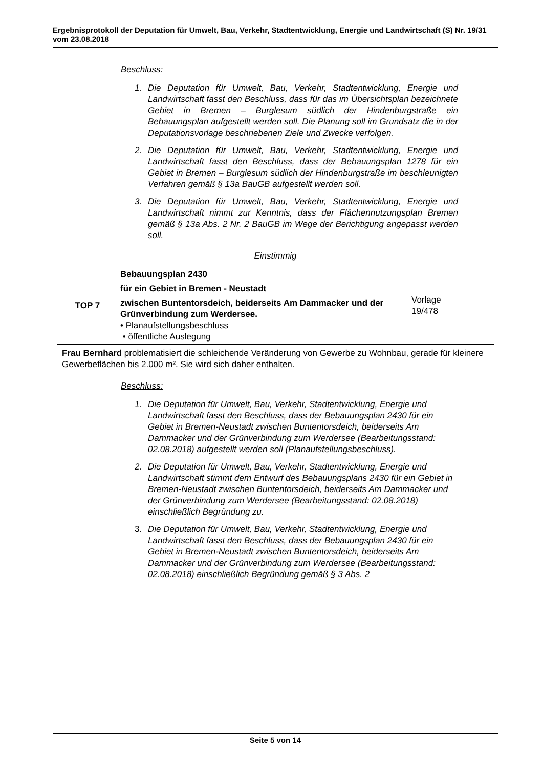Ergebnisprotokoll der Deputation für Umwelt, Bau, Verkehr, Stadtentwicklung, Energie und Landwirtschaft (S) Nr. 19/31 vom 23.08.2018
Beschluss:
1. Die Deputation für Umwelt, Bau, Verkehr, Stadtentwicklung, Energie und Landwirtschaft fasst den Beschluss, dass für das im Übersichtsplan bezeichnete Gebiet in Bremen – Burglesum südlich der Hindenburgstraße ein Bebauungsplan aufgestellt werden soll. Die Planung soll im Grundsatz die in der Deputationsvorlage beschriebenen Ziele und Zwecke verfolgen.
2. Die Deputation für Umwelt, Bau, Verkehr, Stadtentwicklung, Energie und Landwirtschaft fasst den Beschluss, dass der Bebauungsplan 1278 für ein Gebiet in Bremen – Burglesum südlich der Hindenburgstraße im beschleunigten Verfahren gemäß § 13a BauGB aufgestellt werden soll.
3. Die Deputation für Umwelt, Bau, Verkehr, Stadtentwicklung, Energie und Landwirtschaft nimmt zur Kenntnis, dass der Flächennutzungsplan Bremen gemäß § 13a Abs. 2 Nr. 2 BauGB im Wege der Berichtigung angepasst werden soll.
Einstimmig
| TOP 7 | Bebauungsplan 2430 für ein Gebiet in Bremen - Neustadt zwischen Buntentorsdeich, beiderseits Am Dammacker und der Grünverbindung zum Werdersee. • Planaufstellungsbeschluss • öffentliche Auslegung | Vorlage 19/478 |
Frau Bernhard problematisiert die schleichende Veränderung von Gewerbe zu Wohnbau, gerade für kleinere Gewerbeflächen bis 2.000 m². Sie wird sich daher enthalten.
Beschluss:
1. Die Deputation für Umwelt, Bau, Verkehr, Stadtentwicklung, Energie und Landwirtschaft fasst den Beschluss, dass der Bebauungsplan 2430 für ein Gebiet in Bremen-Neustadt zwischen Buntentorsdeich, beiderseits Am Dammacker und der Grünverbindung zum Werdersee (Bearbeitungsstand: 02.08.2018) aufgestellt werden soll (Planaufstellungsbeschluss).
2. Die Deputation für Umwelt, Bau, Verkehr, Stadtentwicklung, Energie und Landwirtschaft stimmt dem Entwurf des Bebauungsplans 2430 für ein Gebiet in Bremen-Neustadt zwischen Buntentorsdeich, beiderseits Am Dammacker und der Grünverbindung zum Werdersee (Bearbeitungsstand: 02.08.2018) einschließlich Begründung zu.
3. Die Deputation für Umwelt, Bau, Verkehr, Stadtentwicklung, Energie und Landwirtschaft fasst den Beschluss, dass der Bebauungsplan 2430 für ein Gebiet in Bremen-Neustadt zwischen Buntentorsdeich, beiderseits Am Dammacker und der Grünverbindung zum Werdersee (Bearbeitungsstand: 02.08.2018) einschließlich Begründung gemäß § 3 Abs. 2
Seite 5 von 14